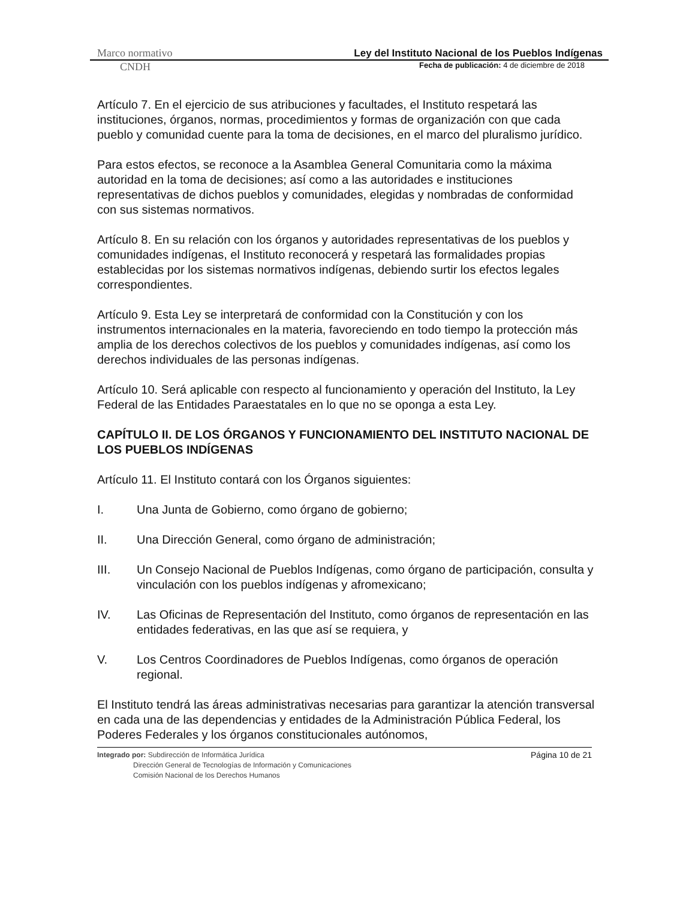Marco normativo Ley del Instituto Nacional de los Pueblos Indígenas
CNDH Fecha de publicación: 4 de diciembre de 2018
Artículo 7. En el ejercicio de sus atribuciones y facultades, el Instituto respetará las instituciones, órganos, normas, procedimientos y formas de organización con que cada pueblo y comunidad cuente para la toma de decisiones, en el marco del pluralismo jurídico.
Para estos efectos, se reconoce a la Asamblea General Comunitaria como la máxima autoridad en la toma de decisiones; así como a las autoridades e instituciones representativas de dichos pueblos y comunidades, elegidas y nombradas de conformidad con sus sistemas normativos.
Artículo 8. En su relación con los órganos y autoridades representativas de los pueblos y comunidades indígenas, el Instituto reconocerá y respetará las formalidades propias establecidas por los sistemas normativos indígenas, debiendo surtir los efectos legales correspondientes.
Artículo 9. Esta Ley se interpretará de conformidad con la Constitución y con los instrumentos internacionales en la materia, favoreciendo en todo tiempo la protección más amplia de los derechos colectivos de los pueblos y comunidades indígenas, así como los derechos individuales de las personas indígenas.
Artículo 10. Será aplicable con respecto al funcionamiento y operación del Instituto, la Ley Federal de las Entidades Paraestatales en lo que no se oponga a esta Ley.
CAPÍTULO II. DE LOS ÓRGANOS Y FUNCIONAMIENTO DEL INSTITUTO NACIONAL DE LOS PUEBLOS INDÍGENAS
Artículo 11. El Instituto contará con los Órganos siguientes:
I. Una Junta de Gobierno, como órgano de gobierno;
II. Una Dirección General, como órgano de administración;
III. Un Consejo Nacional de Pueblos Indígenas, como órgano de participación, consulta y vinculación con los pueblos indígenas y afromexicano;
IV. Las Oficinas de Representación del Instituto, como órganos de representación en las entidades federativas, en las que así se requiera, y
V. Los Centros Coordinadores de Pueblos Indígenas, como órganos de operación regional.
El Instituto tendrá las áreas administrativas necesarias para garantizar la atención transversal en cada una de las dependencias y entidades de la Administración Pública Federal, los Poderes Federales y los órganos constitucionales autónomos,
Página 10 de 21 Integrado por: Subdirección de Informática Jurídica
Dirección General de Tecnologías de Información y Comunicaciones
Comisión Nacional de los Derechos Humanos